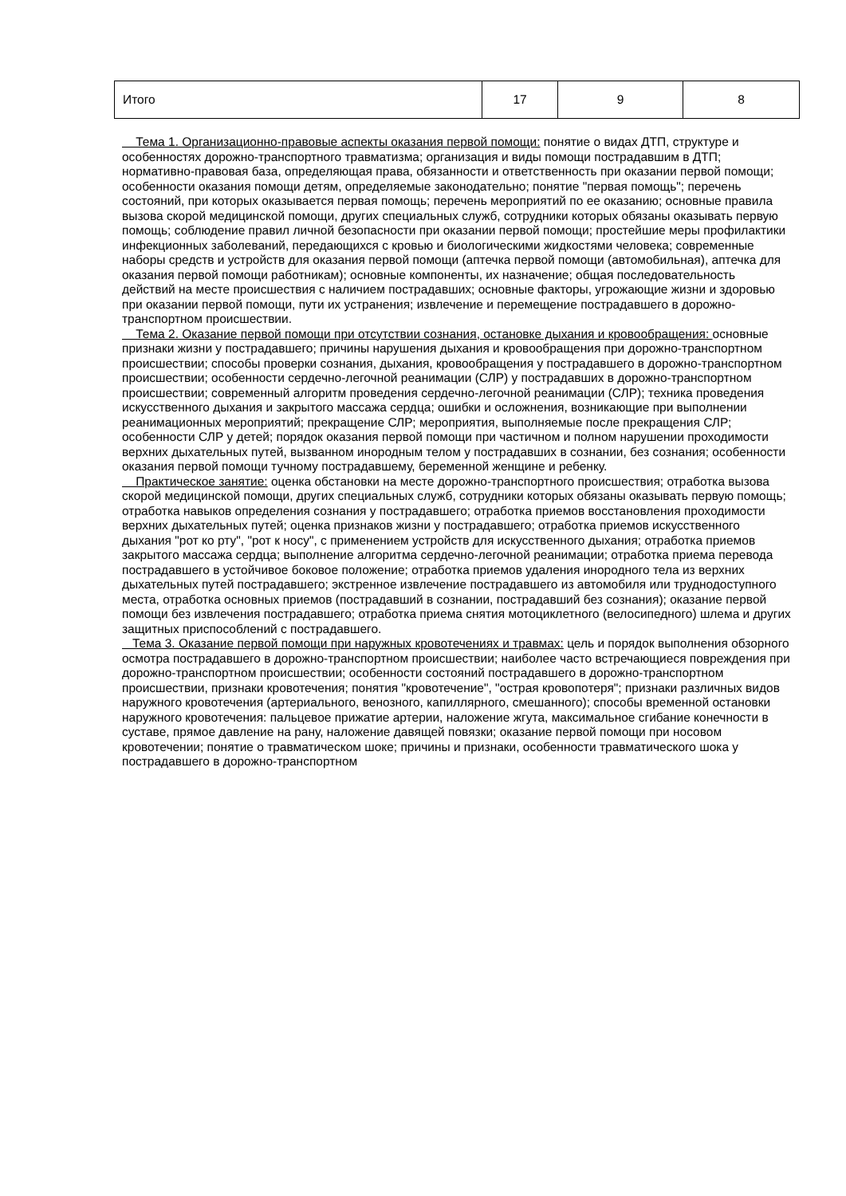| Итого | 17 | 9 | 8 |
Тема 1. Организационно-правовые аспекты оказания первой помощи: понятие о видах ДТП, структуре и особенностях дорожно-транспортного травматизма; организация и виды помощи пострадавшим в ДТП; нормативно-правовая база, определяющая права, обязанности и ответственность при оказании первой помощи; особенности оказания помощи детям, определяемые законодательно; понятие "первая помощь"; перечень состояний, при которых оказывается первая помощь; перечень мероприятий по ее оказанию; основные правила вызова скорой медицинской помощи, других специальных служб, сотрудники которых обязаны оказывать первую помощь; соблюдение правил личной безопасности при оказании первой помощи; простейшие меры профилактики инфекционных заболеваний, передающихся с кровью и биологическими жидкостями человека; современные наборы средств и устройств для оказания первой помощи (аптечка первой помощи (автомобильная), аптечка для оказания первой помощи работникам); основные компоненты, их назначение; общая последовательность действий на месте происшествия с наличием пострадавших; основные факторы, угрожающие жизни и здоровью при оказании первой помощи, пути их устранения; извлечение и перемещение пострадавшего в дорожно-транспортном происшествии.
Тема 2. Оказание первой помощи при отсутствии сознания, остановке дыхания и кровообращения: основные признаки жизни у пострадавшего; причины нарушения дыхания и кровообращения при дорожно-транспортном происшествии; способы проверки сознания, дыхания, кровообращения у пострадавшего в дорожно-транспортном происшествии; особенности сердечно-легочной реанимации (СЛР) у пострадавших в дорожно-транспортном происшествии; современный алгоритм проведения сердечно-легочной реанимации (СЛР); техника проведения искусственного дыхания и закрытого массажа сердца; ошибки и осложнения, возникающие при выполнении реанимационных мероприятий; прекращение СЛР; мероприятия, выполняемые после прекращения СЛР; особенности СЛР у детей; порядок оказания первой помощи при частичном и полном нарушении проходимости верхних дыхательных путей, вызванном инородным телом у пострадавших в сознании, без сознания; особенности оказания первой помощи тучному пострадавшему, беременной женщине и ребенку.
Практическое занятие: оценка обстановки на месте дорожно-транспортного происшествия; отработка вызова скорой медицинской помощи, других специальных служб, сотрудники которых обязаны оказывать первую помощь; отработка навыков определения сознания у пострадавшего; отработка приемов восстановления проходимости верхних дыхательных путей; оценка признаков жизни у пострадавшего; отработка приемов искусственного дыхания "рот ко рту", "рот к носу", с применением устройств для искусственного дыхания; отработка приемов закрытого массажа сердца; выполнение алгоритма сердечно-легочной реанимации; отработка приема перевода пострадавшего в устойчивое боковое положение; отработка приемов удаления инородного тела из верхних дыхательных путей пострадавшего; экстренное извлечение пострадавшего из автомобиля или труднодоступного места, отработка основных приемов (пострадавший в сознании, пострадавший без сознания); оказание первой помощи без извлечения пострадавшего; отработка приема снятия мотоциклетного (велосипедного) шлема и других защитных приспособлений с пострадавшего.
Тема 3. Оказание первой помощи при наружных кровотечениях и травмах: цель и порядок выполнения обзорного осмотра пострадавшего в дорожно-транспортном происшествии; наиболее часто встречающиеся повреждения при дорожно-транспортном происшествии; особенности состояний пострадавшего в дорожно-транспортном происшествии, признаки кровотечения; понятия "кровотечение", "острая кровопотеря"; признаки различных видов наружного кровотечения (артериального, венозного, капиллярного, смешанного); способы временной остановки наружного кровотечения: пальцевое прижатие артерии, наложение жгута, максимальное сгибание конечности в суставе, прямое давление на рану, наложение давящей повязки; оказание первой помощи при носовом кровотечении; понятие о травматическом шоке; причины и признаки, особенности травматического шока у пострадавшего в дорожно-транспортном